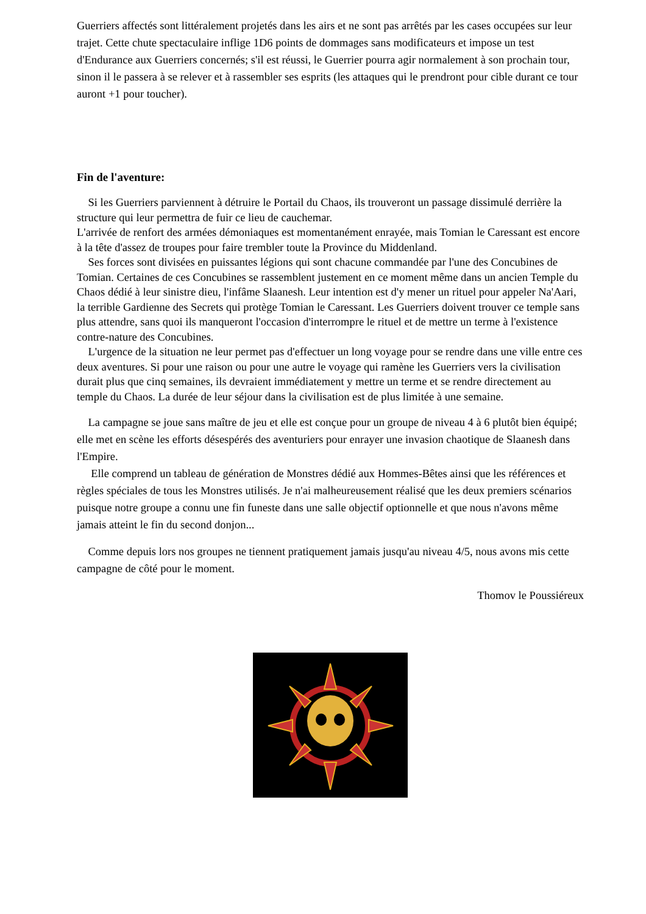Guerriers affectés sont littéralement projetés dans les airs et ne sont pas arrêtés par les cases occupées sur leur trajet. Cette chute spectaculaire inflige 1D6 points de dommages sans modificateurs et impose un test d'Endurance aux Guerriers concernés; s'il est réussi, le Guerrier pourra agir normalement à son prochain tour, sinon il le passera à se relever et à rassembler ses esprits (les attaques qui le prendront pour cible durant ce tour auront +1 pour toucher).
Fin de l'aventure:
Si les Guerriers parviennent à détruire le Portail du Chaos, ils trouveront un passage dissimulé derrière la structure qui leur permettra de fuir ce lieu de cauchemar.
L'arrivée de renfort des armées démoniaques est momentanément enrayée, mais Tomian le Caressant est encore à la tête d'assez de troupes pour faire trembler toute la Province du Middenland.
Ses forces sont divisées en puissantes légions qui sont chacune commandée par l'une des Concubines de Tomian. Certaines de ces Concubines se rassemblent justement en ce moment même dans un ancien Temple du Chaos dédié à leur sinistre dieu, l'infâme Slaanesh. Leur intention est d'y mener un rituel pour appeler Na'Aari, la terrible Gardienne des Secrets qui protège Tomian le Caressant. Les Guerriers doivent trouver ce temple sans plus attendre, sans quoi ils manqueront l'occasion d'interrompre le rituel et de mettre un terme à l'existence contre-nature des Concubines.
L'urgence de la situation ne leur permet pas d'effectuer un long voyage pour se rendre dans une ville entre ces deux aventures. Si pour une raison ou pour une autre le voyage qui ramène les Guerriers vers la civilisation durait plus que cinq semaines, ils devraient immédiatement y mettre un terme et se rendre directement au temple du Chaos. La durée de leur séjour dans la civilisation est de plus limitée à une semaine.
La campagne se joue sans maître de jeu et elle est conçue pour un groupe de niveau 4 à 6 plutôt bien équipé; elle met en scène les efforts désespérés des aventuriers pour enrayer une invasion chaotique de Slaanesh dans l'Empire.
Elle comprend un tableau de génération de Monstres dédié aux Hommes-Bêtes ainsi que les références et règles spéciales de tous les Monstres utilisés. Je n'ai malheureusement réalisé que les deux premiers scénarios puisque notre groupe a connu une fin funeste dans une salle objectif optionnelle et que nous n'avons même jamais atteint le fin du second donjon...
Comme depuis lors nos groupes ne tiennent pratiquement jamais jusqu'au niveau 4/5, nous avons mis cette campagne de côté pour le moment.
Thomov le Poussiéreux